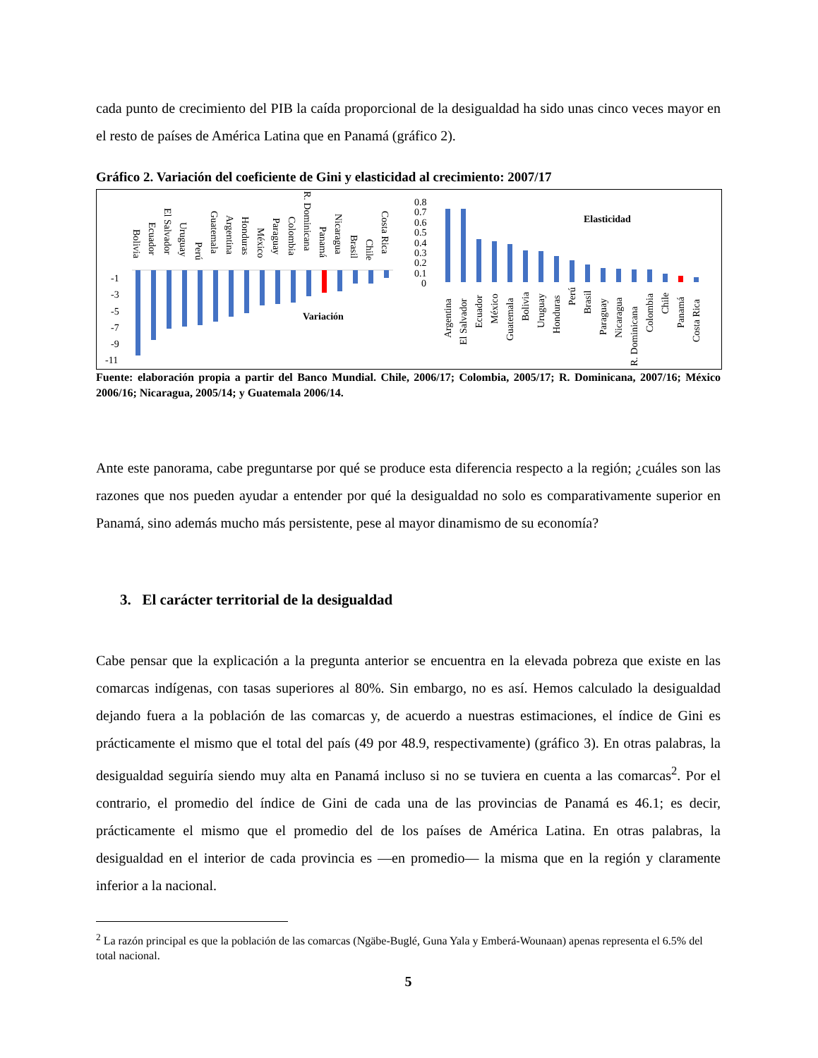cada punto de crecimiento del PIB la caída proporcional de la desigualdad ha sido unas cinco veces mayor en el resto de países de América Latina que en Panamá (gráfico 2).
Gráfico 2. Variación del coeficiente de Gini y elasticidad al crecimiento: 2007/17
-1
-3
-5
-7
-9
-11
Variación
Elasticidad
0.8
0.7
0.6
0.5
0.4
0.3
0.2
0.1
0
Bolivia
Ecuador
El Salvador
Uruguay
Perú
Guatemala
Argentina
Honduras
México
Paraguay
Colombia
R. Dominicana
Panamá
Nicaragua
Brasil
Chile
Costa Rica
Argentina
El Salvador
Ecuador
México
Guatemala
Bolivia
Uruguay
Honduras
Perú
Brasil
Paraguay
Nicaragua
R. Dominicana
Colombia
Chile
Panamá
Costa Rica
Fuente: elaboración propia a partir del Banco Mundial. Chile, 2006/17; Colombia, 2005/17; R. Dominicana, 2007/16; México 2006/16; Nicaragua, 2005/14; y Guatemala 2006/14.
Ante este panorama, cabe preguntarse por qué se produce esta diferencia respecto a la región; ¿cuáles son las razones que nos pueden ayudar a entender por qué la desigualdad no solo es comparativamente superior en Panamá, sino además mucho más persistente, pese al mayor dinamismo de su economía?
3. El carácter territorial de la desigualdad
Cabe pensar que la explicación a la pregunta anterior se encuentra en la elevada pobreza que existe en las comarcas indígenas, con tasas superiores al 80%. Sin embargo, no es así. Hemos calculado la desigualdad dejando fuera a la población de las comarcas y, de acuerdo a nuestras estimaciones, el índice de Gini es prácticamente el mismo que el total del país (49 por 48.9, respectivamente) (gráfico 3). En otras palabras, la desigualdad seguiría siendo muy alta en Panamá incluso si no se tuviera en cuenta a las comarcas<sup>2</sup>. Por el contrario, el promedio del índice de Gini de cada una de las provincias de Panamá es 46.1; es decir, prácticamente el mismo que el promedio del de los países de América Latina. En otras palabras, la desigualdad en el interior de cada provincia es —en promedio— la misma que en la región y claramente inferior a la nacional.
<sup>2</sup> La razón principal es que la población de las comarcas (Ngäbe-Buglé, Guna Yala y Emberá-Wounaan) apenas representa el 6.5% del total nacional.
5